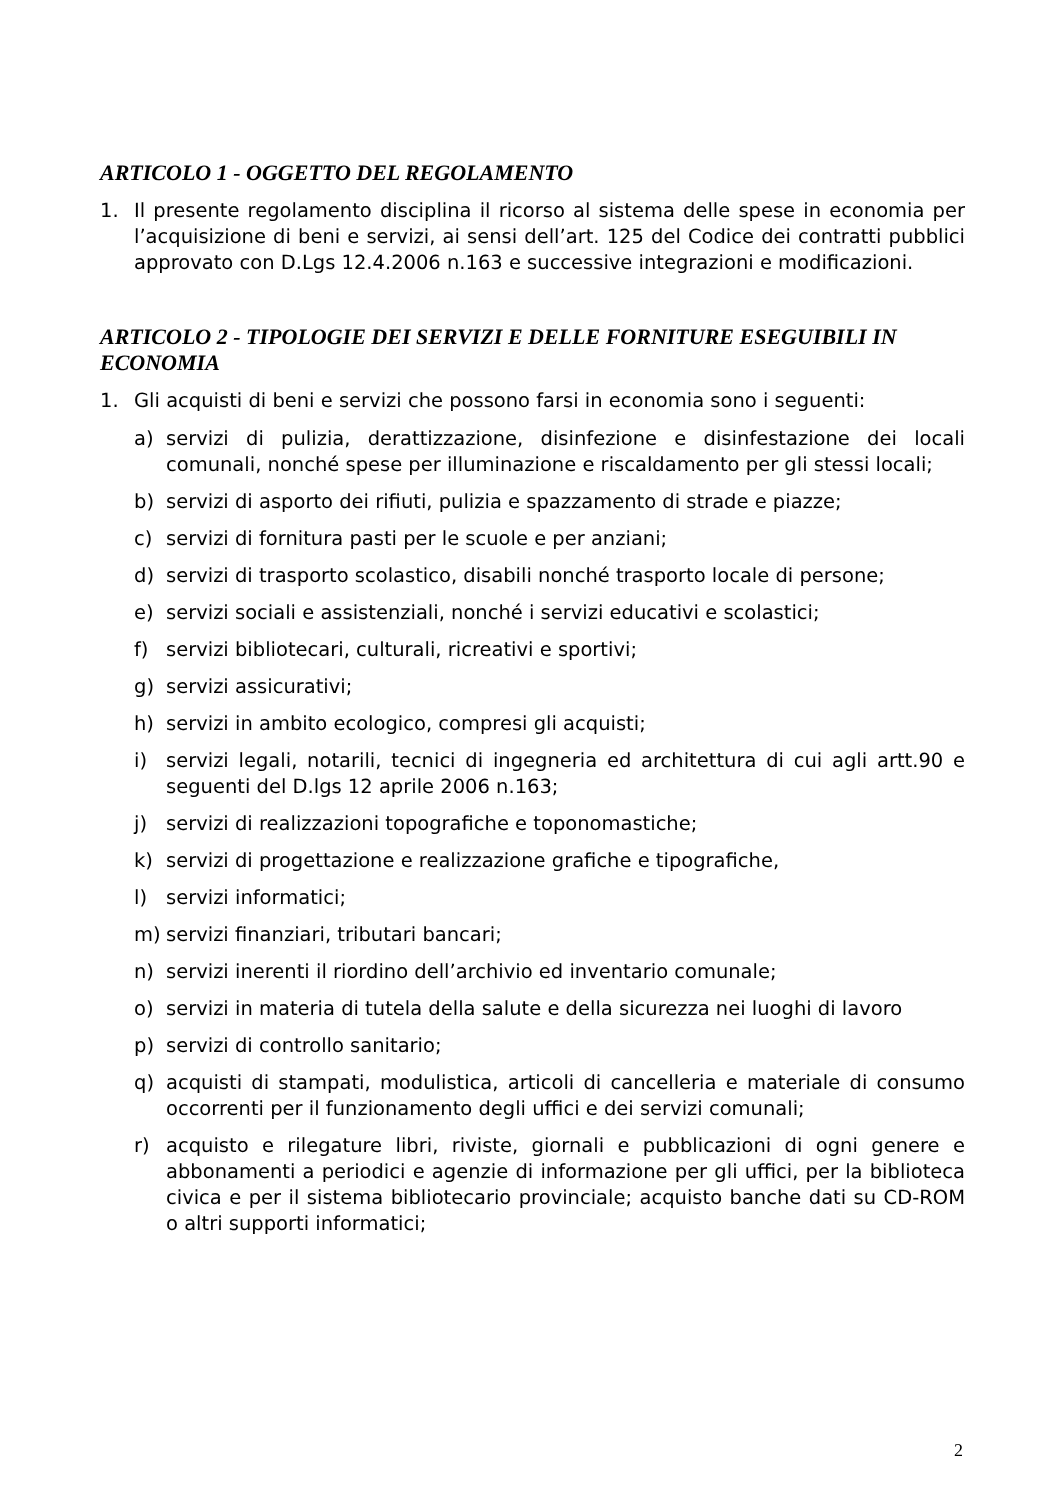ARTICOLO 1 - OGGETTO DEL REGOLAMENTO
1. Il presente regolamento disciplina il ricorso al sistema delle spese in economia per l’acquisizione di beni e servizi, ai sensi dell’art. 125 del Codice dei contratti pubblici approvato con D.Lgs 12.4.2006 n.163 e successive integrazioni e modificazioni.
ARTICOLO 2 - TIPOLOGIE DEI SERVIZI E DELLE FORNITURE ESEGUIBILI IN ECONOMIA
1. Gli acquisti di beni e servizi che possono farsi in economia sono i seguenti:
a) servizi di pulizia, derattizzazione, disinfezione e disinfestazione dei locali comunali, nonché spese per illuminazione e riscaldamento per gli stessi locali;
b) servizi di asporto dei rifiuti, pulizia e spazzamento di strade e piazze;
c) servizi di fornitura pasti per le scuole e per anziani;
d) servizi di trasporto scolastico, disabili nonché trasporto locale di persone;
e) servizi sociali e assistenziali, nonché i servizi educativi e scolastici;
f) servizi bibliotecari, culturali, ricreativi e sportivi;
g) servizi assicurativi;
h) servizi in ambito ecologico, compresi gli acquisti;
i) servizi legali, notarili, tecnici di ingegneria ed architettura di cui agli artt.90 e seguenti del D.lgs 12 aprile 2006 n.163;
j) servizi di realizzazioni topografiche e toponomastiche;
k) servizi di progettazione e realizzazione grafiche e tipografiche,
l) servizi informatici;
m) servizi finanziari, tributari bancari;
n) servizi inerenti il riordino dell’archivio ed inventario comunale;
o) servizi in materia di tutela della salute e della sicurezza nei luoghi di lavoro
p) servizi di controllo sanitario;
q) acquisti di stampati, modulistica, articoli di cancelleria e materiale di consumo occorrenti per il funzionamento degli uffici e dei servizi comunali;
r) acquisto e rilegature libri, riviste, giornali e pubblicazioni di ogni genere e abbonamenti a periodici e agenzie di informazione per gli uffici, per la biblioteca civica e per il sistema bibliotecario provinciale; acquisto banche dati su CD-ROM o altri supporti informatici;
2